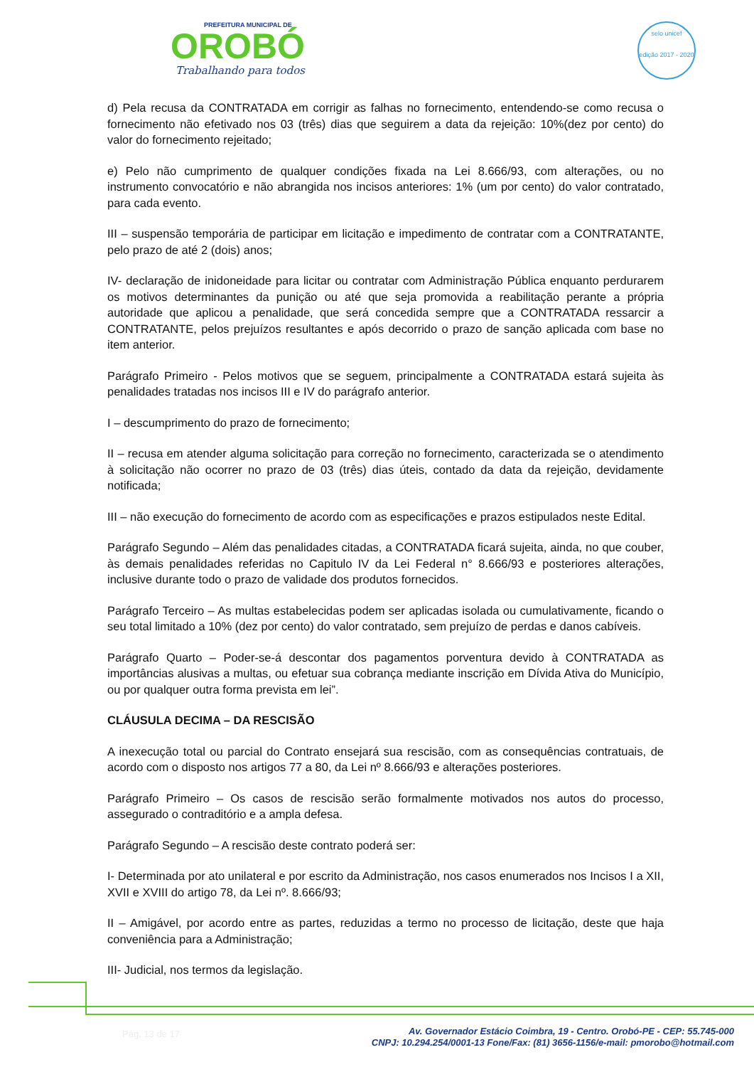PREFEITURA MUNICIPAL DE
OROBÓ
Trabalhando para todos
selo unicef
edição 2017 - 2020
d) Pela recusa da CONTRATADA em corrigir as falhas no fornecimento, entendendo-se como recusa o fornecimento não efetivado nos 03 (três) dias que seguirem a data da rejeição: 10%(dez por cento) do valor do fornecimento rejeitado;
e) Pelo não cumprimento de qualquer condições fixada na Lei 8.666/93, com alterações, ou no instrumento convocatório e não abrangida nos incisos anteriores: 1% (um por cento) do valor contratado, para cada evento.
III – suspensão temporária de participar em licitação e impedimento de contratar com a CONTRATANTE, pelo prazo de até 2 (dois) anos;
IV- declaração de inidoneidade para licitar ou contratar com Administração Pública enquanto perdurarem os motivos determinantes da punição ou até que seja promovida a reabilitação perante a própria autoridade que aplicou a penalidade, que será concedida sempre que a CONTRATADA ressarcir a CONTRATANTE, pelos prejuízos resultantes e após decorrido o prazo de sanção aplicada com base no item anterior.
Parágrafo Primeiro - Pelos motivos que se seguem, principalmente a CONTRATADA estará sujeita às penalidades tratadas nos incisos III e IV do parágrafo anterior.
I – descumprimento do prazo de fornecimento;
II – recusa em atender alguma solicitação para correção no fornecimento, caracterizada se o atendimento à solicitação não ocorrer no prazo de 03 (três) dias úteis, contado da data da rejeição, devidamente notificada;
III – não execução do fornecimento de acordo com as especificações e prazos estipulados neste Edital.
Parágrafo Segundo – Além das penalidades citadas, a CONTRATADA ficará sujeita, ainda, no que couber, às demais penalidades referidas no Capitulo IV da Lei Federal n° 8.666/93 e posteriores alterações, inclusive durante todo o prazo de validade dos produtos fornecidos.
Parágrafo Terceiro – As multas estabelecidas podem ser aplicadas isolada ou cumulativamente, ficando o seu total limitado a 10% (dez por cento) do valor contratado, sem prejuízo de perdas e danos cabíveis.
Parágrafo Quarto – Poder-se-á descontar dos pagamentos porventura devido à CONTRATADA as importâncias alusivas a multas, ou efetuar sua cobrança mediante inscrição em Dívida Ativa do Município, ou por qualquer outra forma prevista em lei”.
CLÁUSULA DECIMA – DA RESCISÃO
A inexecução total ou parcial do Contrato ensejará sua rescisão, com as consequências contratuais, de acordo com o disposto nos artigos 77 a 80, da Lei nº 8.666/93 e alterações posteriores.
Parágrafo Primeiro – Os casos de rescisão serão formalmente motivados nos autos do processo, assegurado o contraditório e a ampla defesa.
Parágrafo Segundo – A rescisão deste contrato poderá ser:
I- Determinada por ato unilateral e por escrito da Administração, nos casos enumerados nos Incisos I a XII, XVII e XVIII do artigo 78, da Lei nº. 8.666/93;
II – Amigável, por acordo entre as partes, reduzidas a termo no processo de licitação, deste que haja conveniência para a Administração;
III- Judicial, nos termos da legislação.
Pág. 13 de 17
Av. Governador Estácio Coimbra, 19 - Centro. Orobó-PE - CEP: 55.745-000
CNPJ: 10.294.254/0001-13 Fone/Fax: (81) 3656-1156/e-mail: pmorobo@hotmail.com